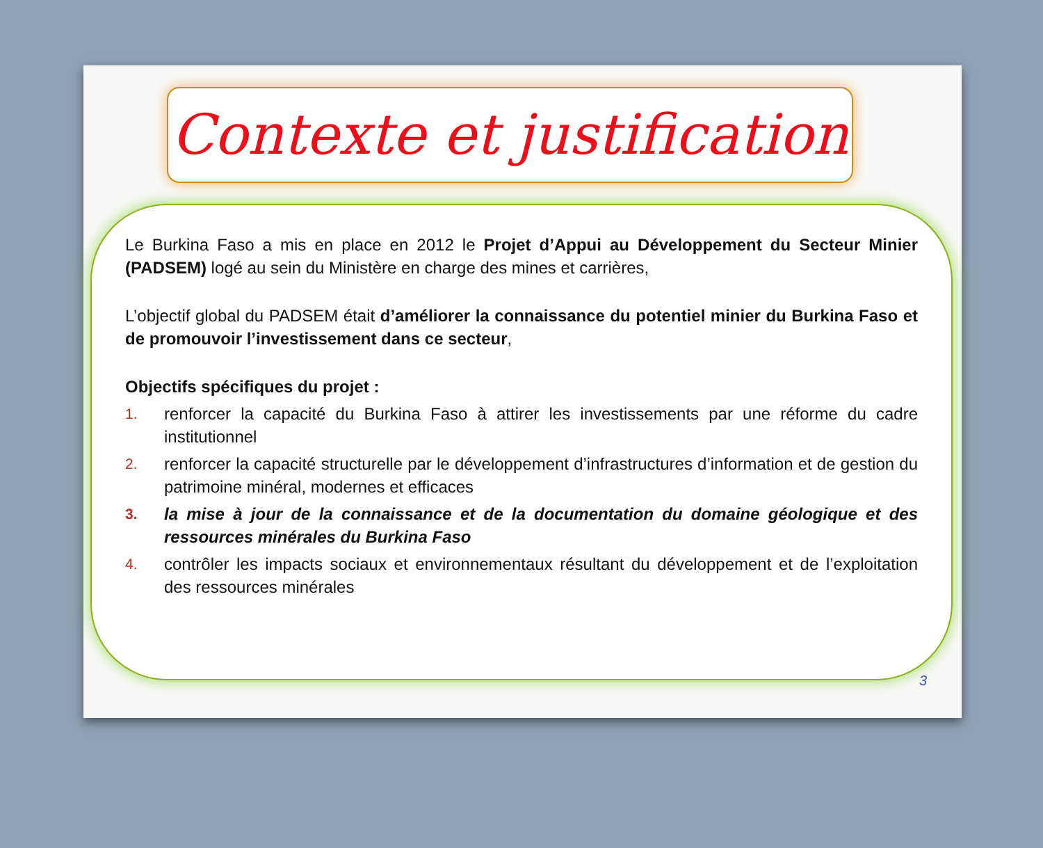Contexte et justification
Le Burkina Faso a mis en place en 2012 le Projet d’Appui au Développement du Secteur Minier (PADSEM) logé au sein du Ministère en charge des mines et carrières,
L’objectif global du PADSEM était d’améliorer la connaissance du potentiel minier du Burkina Faso et de promouvoir l’investissement dans ce secteur,
Objectifs spécifiques du projet :
1. renforcer la capacité du Burkina Faso à attirer les investissements par une réforme du cadre institutionnel
2. renforcer la capacité structurelle par le développement d’infrastructures d’information et de gestion du patrimoine minéral, modernes et efficaces
3. la mise à jour de la connaissance et de la documentation du domaine géologique et des ressources minérales du Burkina Faso
4. contrôler les impacts sociaux et environnementaux résultant du développement et de l’exploitation des ressources minérales
3